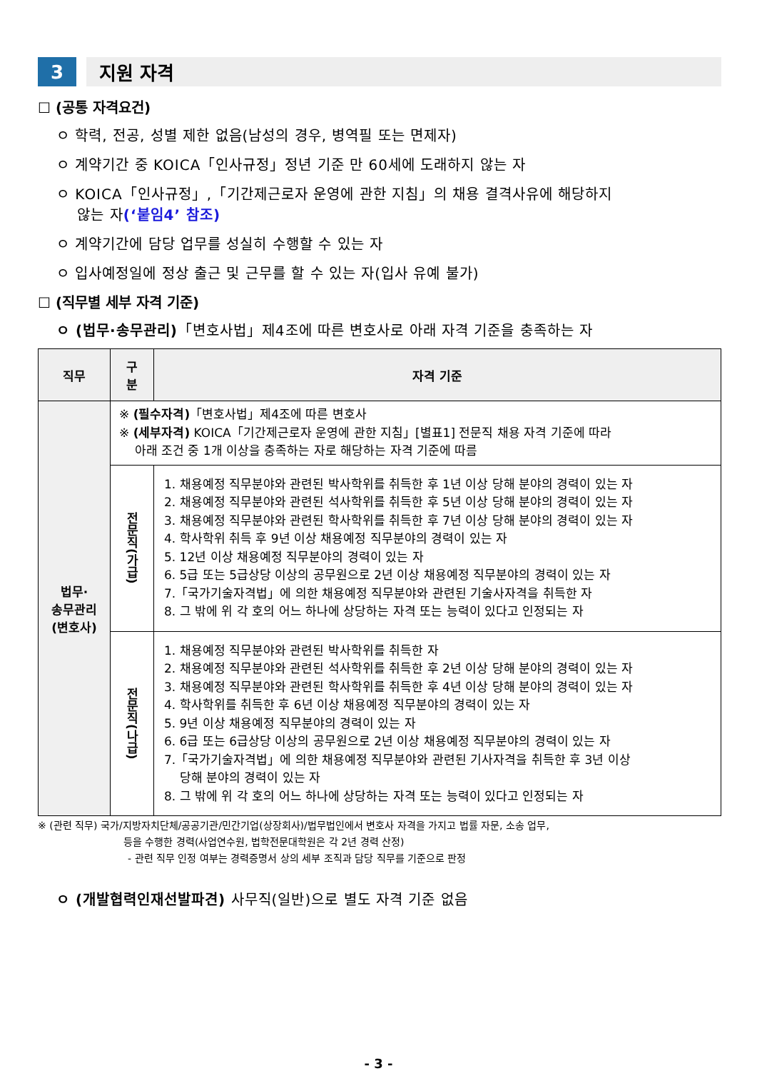3 지원 자격
☐ (공통 자격요건)
ㅇ 학력, 전공, 성별 제한 없음(남성의 경우, 병역필 또는 면제자)
ㅇ 계약기간 중 KOICA「인사규정」정년 기준 만 60세에 도래하지 않는 자
ㅇ KOICA「인사규정」,「기간제근로자 운영에 관한 지침」의 채용 결격사유에 해당하지
않는 자(‘붙임4’ 참조)
ㅇ 계약기간에 담당 업무를 성실히 수행할 수 있는 자
ㅇ 입사예정일에 정상 출근 및 근무를 할 수 있는 자(입사 유예 불가)
☐ (직무별 세부 자격 기준)
ㅇ (법무·송무관리)「변호사법」제4조에 따른 변호사로 아래 자격 기준을 충족하는 자
| 직무 | 구 분 | 자격 기준 |
| --- | --- | --- |
| 법무· 송무관리 (변호사) | ※ (필수자격) 「변호사법」제4조에 따른 변호사 ※ (세부자격) KOICA「기간제근로자 운영에 관한 지침」[별표1] 전문직 채용 자격 기준에 따라 아래 조건 중 1개 이상을 충족하는 자로 해당하는 자격 기준에 따름 | |
| | 전문직(가급) | 1. 채용예정 직무분야와 관련된 박사학위를 취득한 후 1년 이상 당해 분야의 경력이 있는 자 2. 채용예정 직무분야와 관련된 석사학위를 취득한 후 5년 이상 당해 분야의 경력이 있는 자 3. 채용예정 직무분야와 관련된 학사학위를 취득한 후 7년 이상 당해 분야의 경력이 있는 자 4. 학사학위 취득 후 9년 이상 채용예정 직무분야의 경력이 있는 자 5. 12년 이상 채용예정 직무분야의 경력이 있는 자 6. 5급 또는 5급상당 이상의 공무원으로 2년 이상 채용예정 직무분야의 경력이 있는 자 7.「국가기술자격법」에 의한 채용예정 직무분야와 관련된 기술사자격을 취득한 자 8. 그 밖에 위 각 호의 어느 하나에 상당하는 자격 또는 능력이 있다고 인정되는 자 |
| | 전문직(나급) | 1. 채용예정 직무분야와 관련된 박사학위를 취득한 자 2. 채용예정 직무분야와 관련된 석사학위를 취득한 후 2년 이상 당해 분야의 경력이 있는 자 3. 채용예정 직무분야와 관련된 학사학위를 취득한 후 4년 이상 당해 분야의 경력이 있는 자 4. 학사학위를 취득한 후 6년 이상 채용예정 직무분야의 경력이 있는 자 5. 9년 이상 채용예정 직무분야의 경력이 있는 자 6. 6급 또는 6급상당 이상의 공무원으로 2년 이상 채용예정 직무분야의 경력이 있는 자 7.「국가기술자격법」에 의한 채용예정 직무분야와 관련된 기사자격을 취득한 후 3년 이상 당해 분야의 경력이 있는 자 8. 그 밖에 위 각 호의 어느 하나에 상당하는 자격 또는 능력이 있다고 인정되는 자 |
※ (관련 직무) 국가/지방자치단체/공공기관/민간기업(상장회사)/법무법인에서 변호사 자격을 가지고 법률 자문, 소송 업무,
등을 수행한 경력(사업연수원, 법학전문대학원은 각 2년 경력 산정)
- 관련 직무 인정 여부는 경력증명서 상의 세부 조직과 담당 직무를 기준으로 판정
ㅇ (개발협력인재선발파견) 사무직(일반)으로 별도 자격 기준 없음
- 3 -